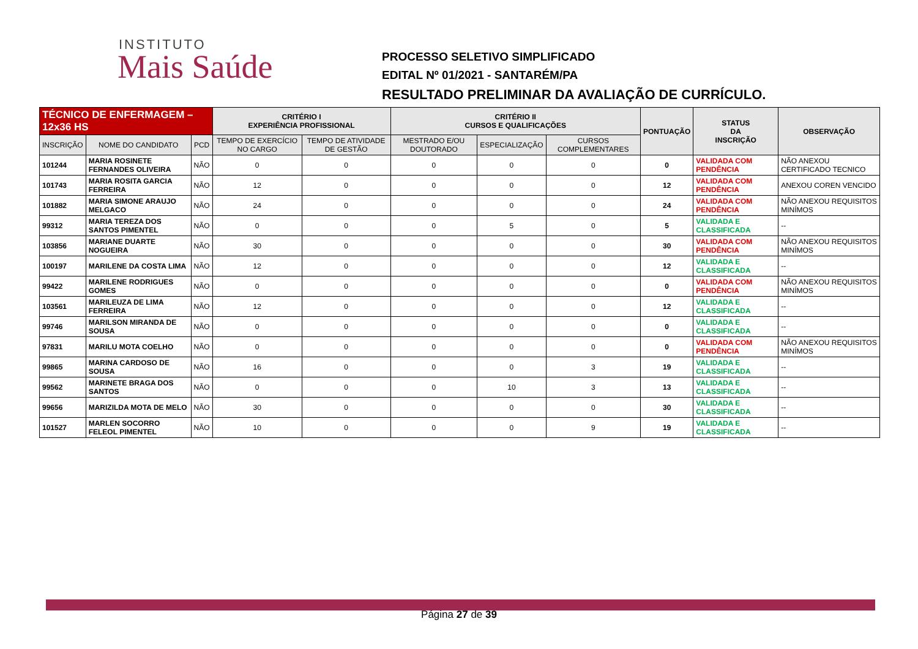INSTITUTO
Mais Saúde
PROCESSO SELETIVO SIMPLIFICADO
EDITAL Nº 01/2021 - SANTARÉM/PA
RESULTADO PRELIMINAR DA AVALIAÇÃO DE CURRÍCULO.
| TÉCNICO DE ENFERMAGEM – 12x36 HS | | | CRITÉRIO I EXPERIÊNCIA PROFISSIONAL | | CRITÉRIO II CURSOS E QUALIFICAÇÕES | | | PONTUAÇÃO | STATUS DA INSCRIÇÃO | OBSERVAÇÃO |
| --- | --- | --- | --- | --- | --- | --- | --- | --- | --- | --- |
| INSCRIÇÃO | NOME DO CANDIDATO | PCD | TEMPO DE EXERCÍCIO NO CARGO | TEMPO DE ATIVIDADE DE GESTÃO | MESTRADO E/OU DOUTORADO | ESPECIALIZAÇÃO | CURSOS COMPLEMENTARES | | | |
| 101244 | MARIA ROSINETE FERNANDES OLIVEIRA | NÃO | 0 | 0 | 0 | 0 | 0 | 0 | VALIDADA COM PENDÊNCIA | NÃO ANEXOU CERTIFICADO TECNICO |
| 101743 | MARIA ROSITA GARCIA FERREIRA | NÃO | 12 | 0 | 0 | 0 | 0 | 12 | VALIDADA COM PENDÊNCIA | ANEXOU COREN VENCIDO |
| 101882 | MARIA SIMONE ARAUJO MELGACO | NÃO | 24 | 0 | 0 | 0 | 0 | 24 | VALIDADA COM PENDÊNCIA | NÃO ANEXOU REQUISITOS MINÍMOS |
| 99312 | MARIA TEREZA DOS SANTOS PIMENTEL | NÃO | 0 | 0 | 0 | 5 | 0 | 5 | VALIDADA E CLASSIFICADA | -- |
| 103856 | MARIANE DUARTE NOGUEIRA | NÃO | 30 | 0 | 0 | 0 | 0 | 30 | VALIDADA COM PENDÊNCIA | NÃO ANEXOU REQUISITOS MINÍMOS |
| 100197 | MARILENE DA COSTA LIMA | NÃO | 12 | 0 | 0 | 0 | 0 | 12 | VALIDADA E CLASSIFICADA | -- |
| 99422 | MARILENE RODRIGUES GOMES | NÃO | 0 | 0 | 0 | 0 | 0 | 0 | VALIDADA COM PENDÊNCIA | NÃO ANEXOU REQUISITOS MINÍMOS |
| 103561 | MARILEUZA DE LIMA FERREIRA | NÃO | 12 | 0 | 0 | 0 | 0 | 12 | VALIDADA E CLASSIFICADA | -- |
| 99746 | MARILSON MIRANDA DE SOUSA | NÃO | 0 | 0 | 0 | 0 | 0 | 0 | VALIDADA E CLASSIFICADA | -- |
| 97831 | MARILU MOTA COELHO | NÃO | 0 | 0 | 0 | 0 | 0 | 0 | VALIDADA COM PENDÊNCIA | NÃO ANEXOU REQUISITOS MINÍMOS |
| 99865 | MARINA CARDOSO DE SOUSA | NÃO | 16 | 0 | 0 | 0 | 3 | 19 | VALIDADA E CLASSIFICADA | -- |
| 99562 | MARINETE BRAGA DOS SANTOS | NÃO | 0 | 0 | 0 | 10 | 3 | 13 | VALIDADA E CLASSIFICADA | -- |
| 99656 | MARIZILDA MOTA DE MELO | NÃO | 30 | 0 | 0 | 0 | 0 | 30 | VALIDADA E CLASSIFICADA | -- |
| 101527 | MARLEN SOCORRO FELEOL PIMENTEL | NÃO | 10 | 0 | 0 | 0 | 9 | 19 | VALIDADA E CLASSIFICADA | -- |
Página 27 de 39